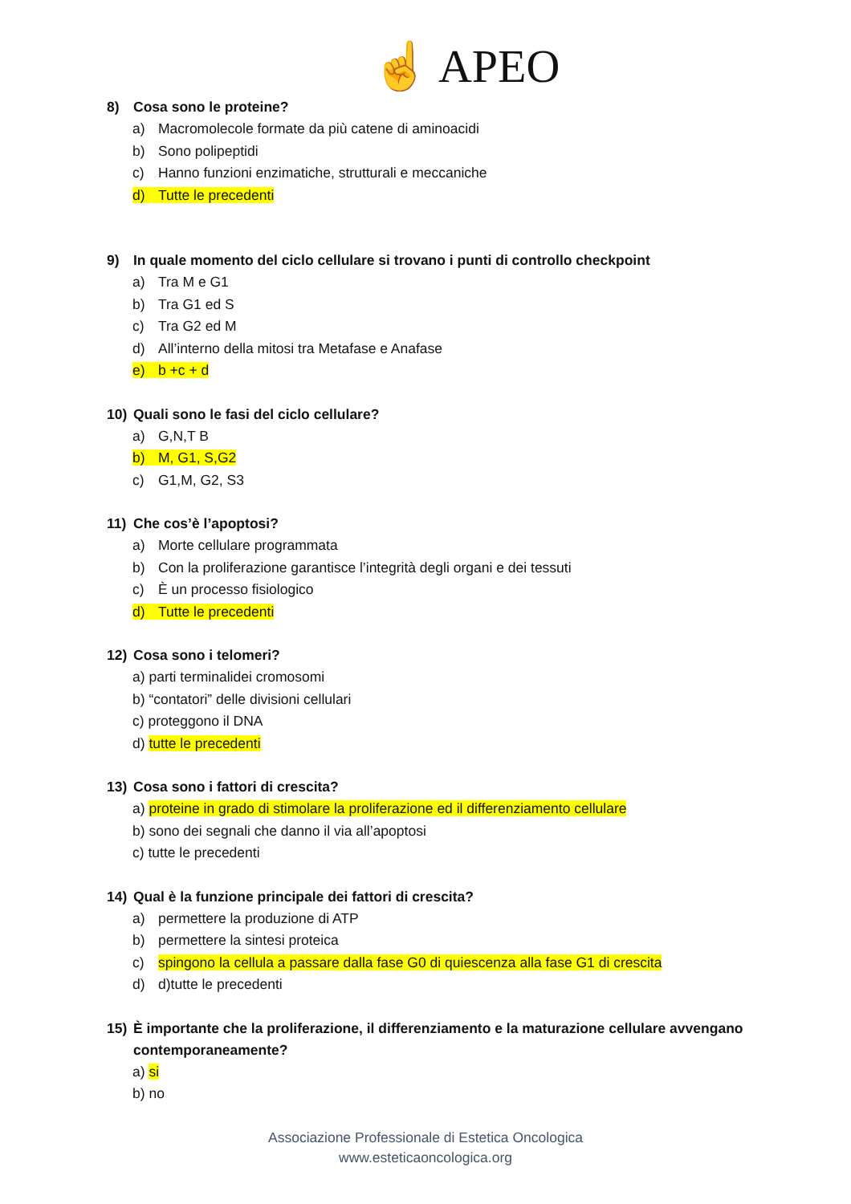☝ APEO
8) Cosa sono le proteine?
a) Macromolecole formate da più catene di aminoacidi
b) Sono polipeptidi
c) Hanno funzioni enzimatiche, strutturali e meccaniche
d) Tutte le precedenti
9) In quale momento del ciclo cellulare si trovano i punti di controllo checkpoint
a) Tra M e G1
b) Tra G1 ed S
c) Tra G2 ed M
d) All’interno della mitosi tra Metafase e Anafase
e) b +c + d
10) Quali sono le fasi del ciclo cellulare?
a) G,N,T B
b) M, G1, S,G2
c) G1,M, G2, S3
11) Che cos’è l’apoptosi?
a) Morte cellulare programmata
b) Con la proliferazione garantisce l’integrità degli organi e dei tessuti
c) È un processo fisiologico
d) Tutte le precedenti
12) Cosa sono i telomeri?
a) parti terminalidei cromosomi
b) “contatori” delle divisioni cellulari
c) proteggono il DNA
d) tutte le precedenti
13) Cosa sono i fattori di crescita?
a) proteine in grado di stimolare la proliferazione ed il differenziamento cellulare
b) sono dei segnali che danno il via all’apoptosi
c) tutte le precedenti
14) Qual è la funzione principale dei fattori di crescita?
a) permettere la produzione di ATP
b) permettere la sintesi proteica
c) spingono la cellula a passare dalla fase G0 di quiescenza alla fase G1 di crescita
d) d)tutte le precedenti
15) È importante che la proliferazione, il differenziamento e la maturazione cellulare avvengano contemporaneamente?
a) si
b) no
Associazione Professionale di Estetica Oncologica
www.esteticaoncologica.org